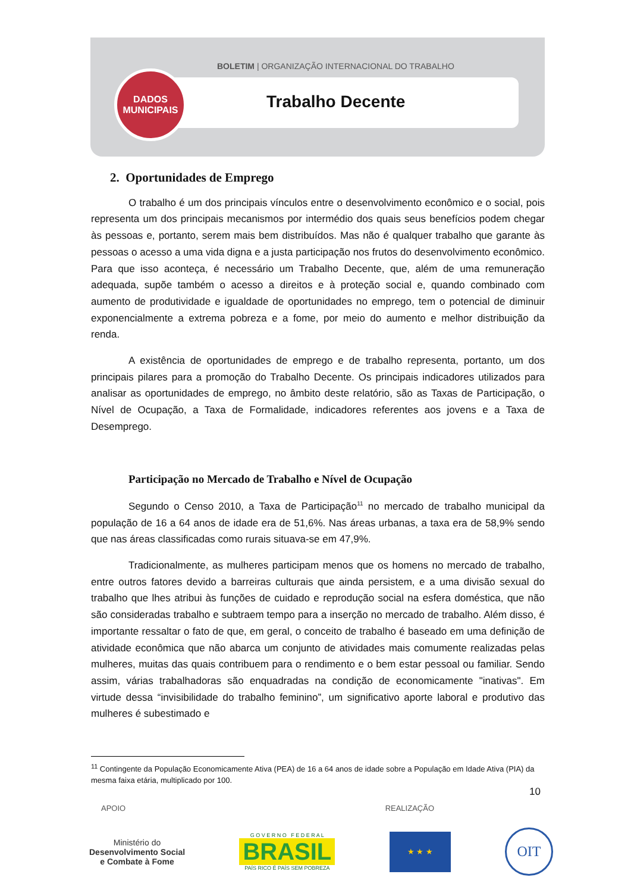BOLETIM | ORGANIZAÇÃO INTERNACIONAL DO TRABALHO
DADOS
MUNICIPAIS
Trabalho Decente
2. Oportunidades de Emprego
O trabalho é um dos principais vínculos entre o desenvolvimento econômico e o social, pois representa um dos principais mecanismos por intermédio dos quais seus benefícios podem chegar às pessoas e, portanto, serem mais bem distribuídos. Mas não é qualquer trabalho que garante às pessoas o acesso a uma vida digna e a justa participação nos frutos do desenvolvimento econômico. Para que isso aconteça, é necessário um Trabalho Decente, que, além de uma remuneração adequada, supõe também o acesso a direitos e à proteção social e, quando combinado com aumento de produtividade e igualdade de oportunidades no emprego, tem o potencial de diminuir exponencialmente a extrema pobreza e a fome, por meio do aumento e melhor distribuição da renda.
A existência de oportunidades de emprego e de trabalho representa, portanto, um dos principais pilares para a promoção do Trabalho Decente. Os principais indicadores utilizados para analisar as oportunidades de emprego, no âmbito deste relatório, são as Taxas de Participação, o Nível de Ocupação, a Taxa de Formalidade, indicadores referentes aos jovens e a Taxa de Desemprego.
Participação no Mercado de Trabalho e Nível de Ocupação
Segundo o Censo 2010, a Taxa de Participação<sup>11</sup> no mercado de trabalho municipal da população de 16 a 64 anos de idade era de 51,6%. Nas áreas urbanas, a taxa era de 58,9% sendo que nas áreas classificadas como rurais situava-se em 47,9%.
Tradicionalmente, as mulheres participam menos que os homens no mercado de trabalho, entre outros fatores devido a barreiras culturais que ainda persistem, e a uma divisão sexual do trabalho que lhes atribui às funções de cuidado e reprodução social na esfera doméstica, que não são consideradas trabalho e subtraem tempo para a inserção no mercado de trabalho. Além disso, é importante ressaltar o fato de que, em geral, o conceito de trabalho é baseado em uma definição de atividade econômica que não abarca um conjunto de atividades mais comumente realizadas pelas mulheres, muitas das quais contribuem para o rendimento e o bem estar pessoal ou familiar. Sendo assim, várias trabalhadoras são enquadradas na condição de economicamente "inativas". Em virtude dessa “invisibilidade do trabalho feminino”, um significativo aporte laboral e produtivo das mulheres é subestimado e
<sup>11</sup> Contingente da População Economicamente Ativa (PEA) de 16 a 64 anos de idade sobre a População em Idade Ativa (PIA) da mesma faixa etária, multiplicado por 100.
10
APOIO REALIZAÇÃO
Ministério do
Desenvolvimento Social
e Combate à Fome
G O V E R N O F E D E R A L
BRASIL
PAÍS RICO É PAÍS SEM POBREZA
★ ★ ★
OIT